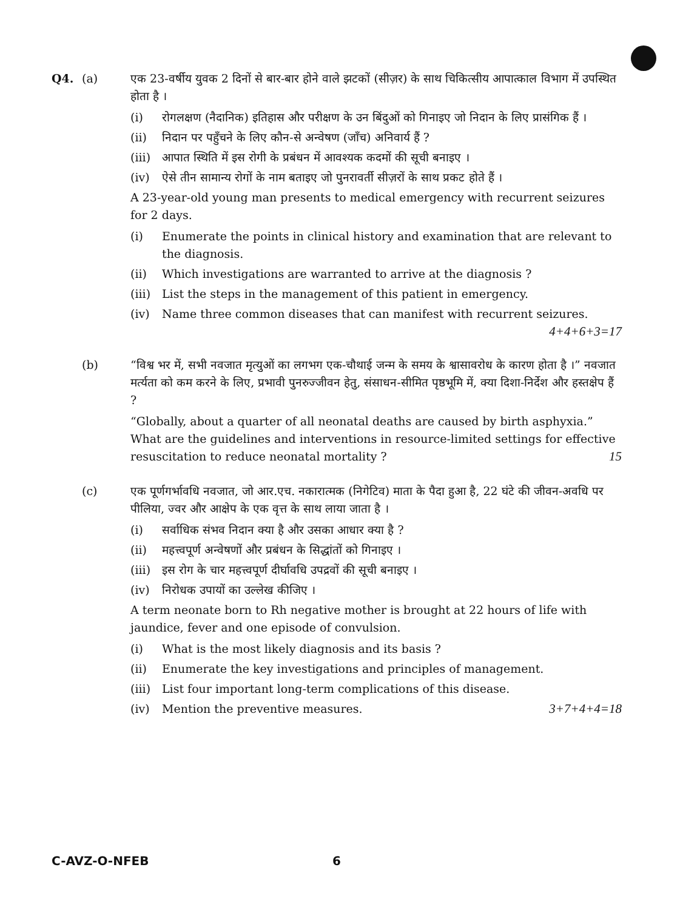Q4. (a) एक 23-वर्षीय युवक 2 दिनों से बार-बार होने वाले झटकों (सीज़र) के साथ चिकित्सीय आपात्काल विभाग में उपस्थित होता है ।
(i) रोगलक्षण (नैदानिक) इतिहास और परीक्षण के उन बिंदुओं को गिनाइए जो निदान के लिए प्रासंगिक हैं ।
(ii) निदान पर पहुँचने के लिए कौन-से अन्वेषण (जाँच) अनिवार्य हैं ?
(iii) आपात स्थिति में इस रोगी के प्रबंधन में आवश्यक कदमों की सूची बनाइए ।
(iv) ऐसे तीन सामान्य रोगों के नाम बताइए जो पुनरावर्ती सीज़रों के साथ प्रकट होते हैं ।
A 23-year-old young man presents to medical emergency with recurrent seizures for 2 days.
(i) Enumerate the points in clinical history and examination that are relevant to the diagnosis.
(ii) Which investigations are warranted to arrive at the diagnosis ?
(iii) List the steps in the management of this patient in emergency.
(iv) Name three common diseases that can manifest with recurrent seizures. 4+4+6+3=17
(b) “विश्व भर में, सभी नवजात मृत्युओं का लगभग एक-चौथाई जन्म के समय के श्वासावरोध के कारण होता है ।” नवजात मर्त्यता को कम करने के लिए, प्रभावी पुनरुज्जीवन हेतु, संसाधन-सीमित पृष्ठभूमि में, क्या दिशा-निर्देश और हस्तक्षेप हैं ?
“Globally, about a quarter of all neonatal deaths are caused by birth asphyxia.” What are the guidelines and interventions in resource-limited settings for effective resuscitation to reduce neonatal mortality ? 15
(c) एक पूर्णगर्भावधि नवजात, जो आर.एच. नकारात्मक (निगेटिव) माता के पैदा हुआ है, 22 घंटे की जीवन-अवधि पर पीलिया, ज्वर और आक्षेप के एक वृत्त के साथ लाया जाता है ।
(i) सर्वाधिक संभव निदान क्या है और उसका आधार क्या है ?
(ii) महत्त्वपूर्ण अन्वेषणों और प्रबंधन के सिद्धांतों को गिनाइए ।
(iii) इस रोग के चार महत्त्वपूर्ण दीर्घावधि उपद्रवों की सूची बनाइए ।
(iv) निरोधक उपायों का उल्लेख कीजिए ।
A term neonate born to Rh negative mother is brought at 22 hours of life with jaundice, fever and one episode of convulsion.
(i) What is the most likely diagnosis and its basis ?
(ii) Enumerate the key investigations and principles of management.
(iii) List four important long-term complications of this disease.
(iv) Mention the preventive measures. 3+7+4+4=18
C-AVZ-O-NFEB 6